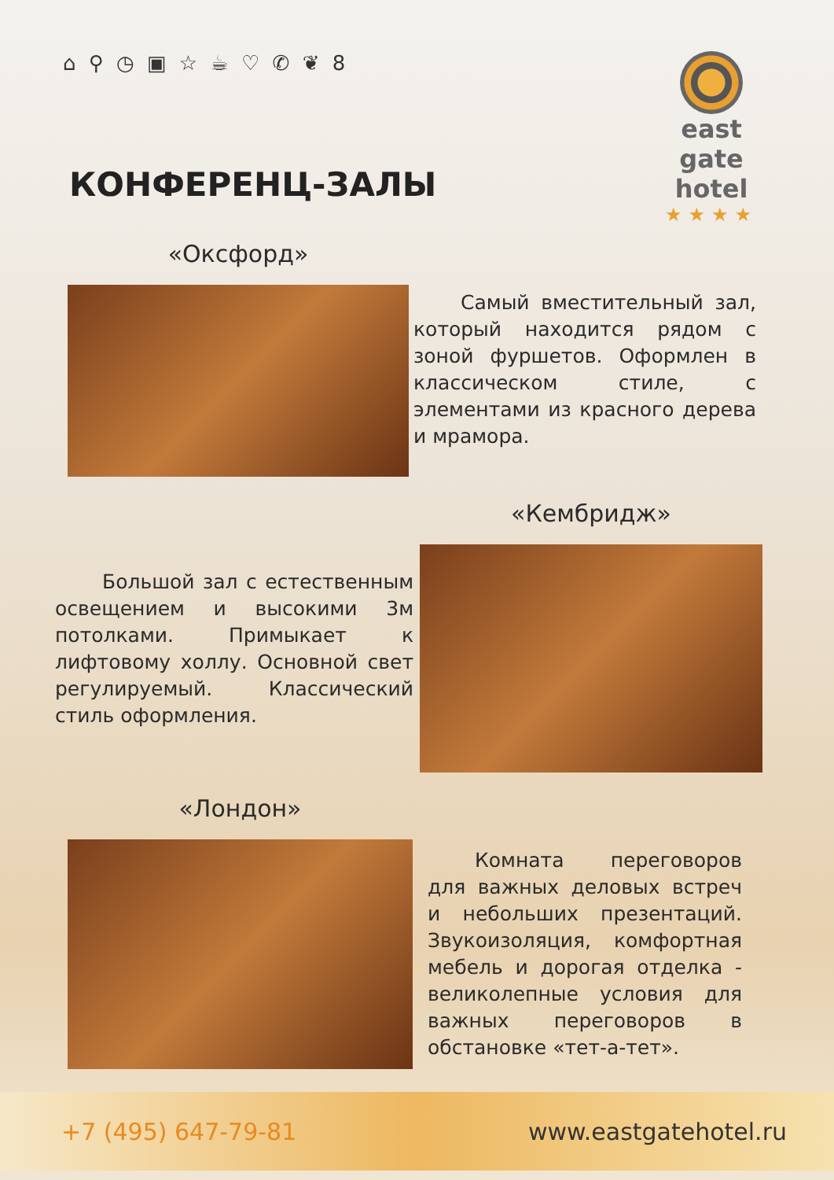⌂ ⚲ ◷ ▣ ☆ ☕ ♡ ✆ ❦ 8
east gate
hotel
★★★★
КОНФЕРЕНЦ-ЗАЛЫ
«Оксфорд»
Самый вместительный зал, который находится рядом с зоной фуршетов. Оформлен в классическом стиле, с элементами из красного дерева и мрамора.
«Кембридж»
Большой зал с естественным освещением и высокими 3м потолками. Примыкает к лифтовому холлу. Основной свет регулируемый. Классический стиль оформления.
«Лондон»
Комната переговоров для важных деловых встреч и небольших презентаций. Звукоизоляция, комфортная мебель и дорогая отделка - великолепные условия для важных переговоров в обстановке «тет-а-тет».
+7 (495) 647-79-81 www.eastgatehotel.ru